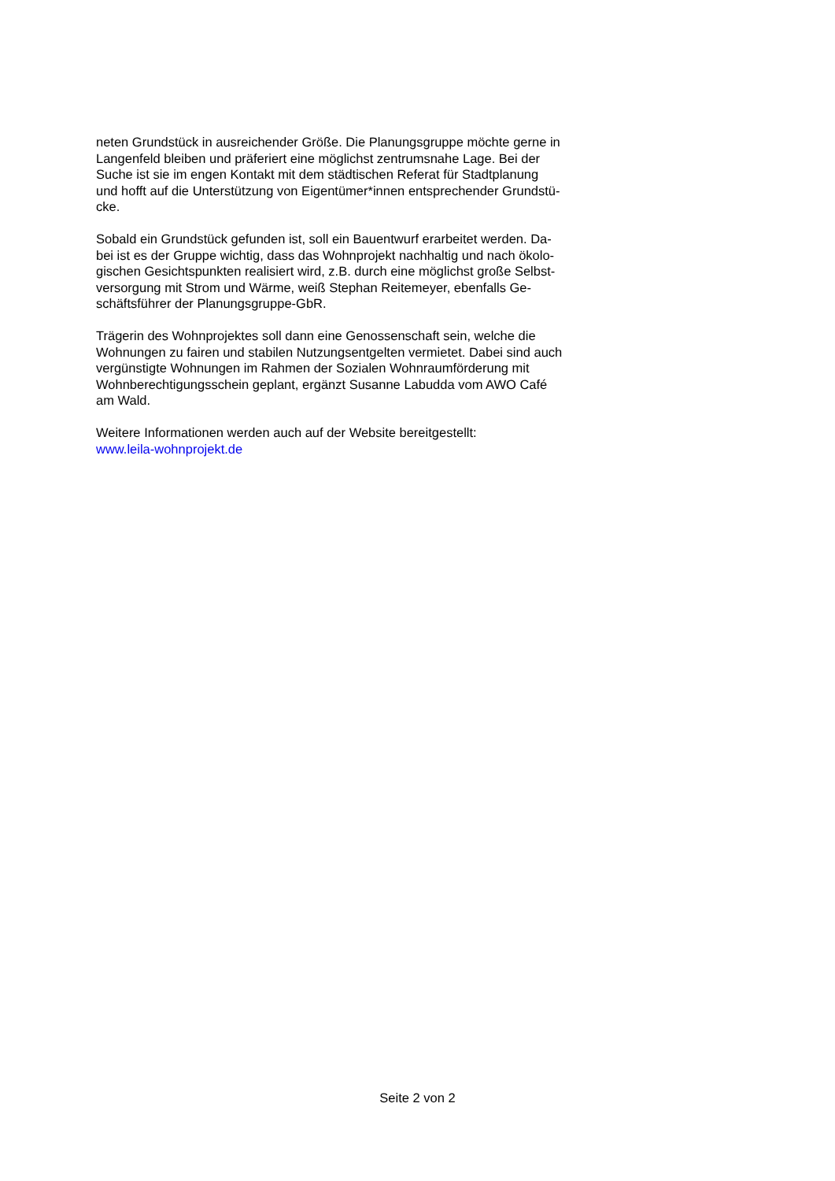neten Grundstück in ausreichender Größe. Die Planungsgruppe möchte gerne in
Langenfeld bleiben und präferiert eine möglichst zentrumsnahe Lage. Bei der
Suche ist sie im engen Kontakt mit dem städtischen Referat für Stadtplanung
und hofft auf die Unterstützung von Eigentümer*innen entsprechender Grundstü-
cke.
Sobald ein Grundstück gefunden ist, soll ein Bauentwurf erarbeitet werden. Da-
bei ist es der Gruppe wichtig, dass das Wohnprojekt nachhaltig und nach ökolo-
gischen Gesichtspunkten realisiert wird, z.B. durch eine möglichst große Selbst-
versorgung mit Strom und Wärme, weiß Stephan Reitemeyer, ebenfalls Ge-
schäftsführer der Planungsgruppe-GbR.
Trägerin des Wohnprojektes soll dann eine Genossenschaft sein, welche die
Wohnungen zu fairen und stabilen Nutzungsentgelten vermietet. Dabei sind auch
vergünstigte Wohnungen im Rahmen der Sozialen Wohnraumförderung mit
Wohnberechtigungsschein geplant, ergänzt Susanne Labudda vom AWO Café
am Wald.
Weitere Informationen werden auch auf der Website bereitgestellt:
www.leila-wohnprojekt.de
Seite 2 von 2